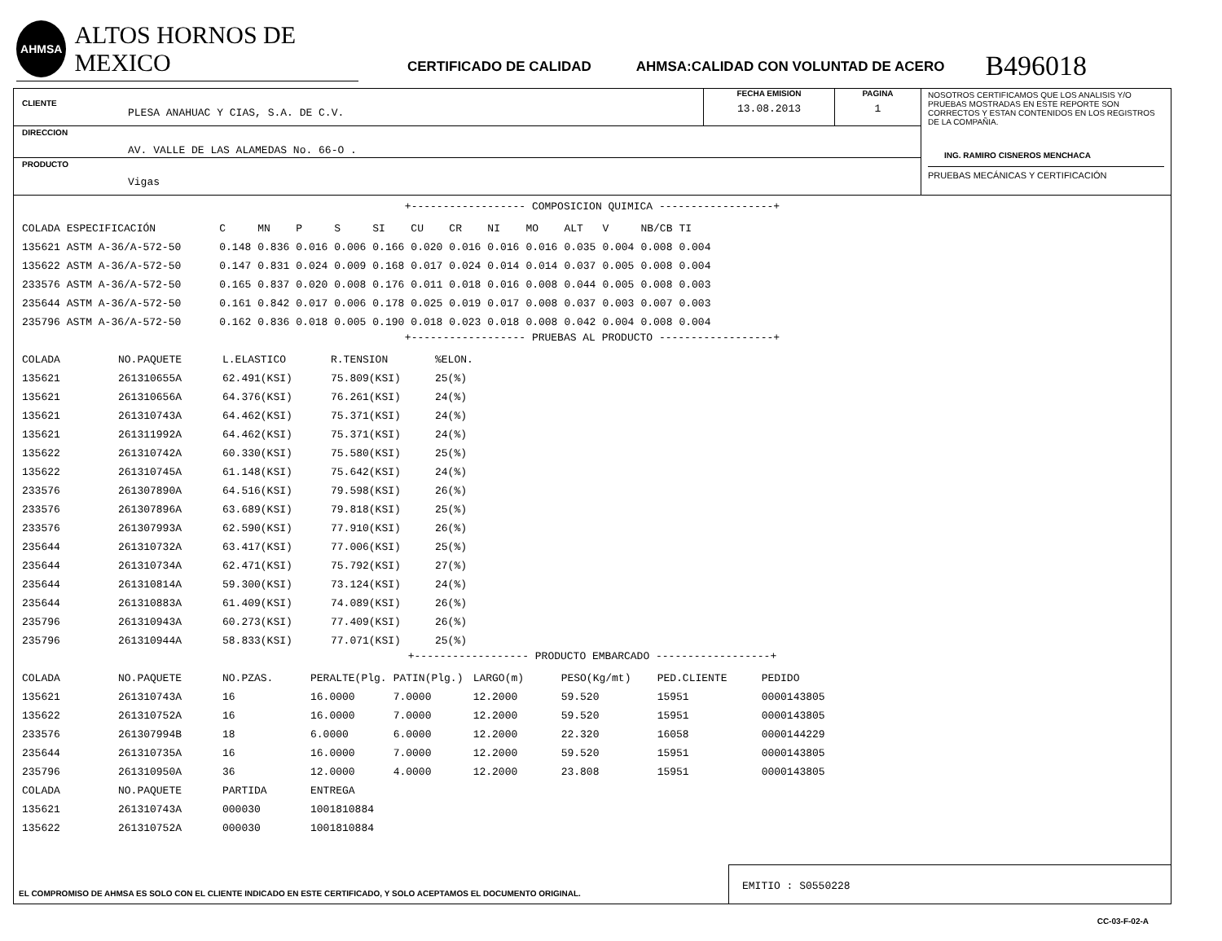AHMSA
ALTOS HORNOS DE MEXICO
CERTIFICADO DE CALIDAD AHMSA:CALIDAD CON VOLUNTAD DE ACERO B496018
CLIENTE
PLESA ANAHUAC Y CIAS, S.A. DE C.V.
FECHA EMISION
13.08.2013
PAGINA
1
DIRECCION
AV. VALLE DE LAS ALAMEDAS No. 66-O .
PRODUCTO
Vigas
NOSOTROS CERTIFICAMOS QUE LOS ANALISIS Y/O PRUEBAS MOSTRADAS EN ESTE REPORTE SON CORRECTOS Y ESTAN CONTENIDOS EN LOS REGISTROS DE LA COMPAÑIA.
ING. RAMIRO CISNEROS MENCHACA
PRUEBAS MECÁNICAS Y CERTIFICACIÓN
+------------------ COMPOSICION QUIMICA ------------------+
| COLADA | ESPECIFICACIÓN | C | MN | P | S | SI | CU | CR | NI | MO | ALT | V | NB/CB | TI |
| --- | --- | --- | --- | --- | --- | --- | --- | --- | --- | --- | --- | --- | --- | --- |
| 135621 | ASTM A-36/A-572-50 | 0.148 | 0.836 | 0.016 | 0.006 | 0.166 | 0.020 | 0.016 | 0.016 | 0.016 | 0.035 | 0.004 | 0.008 | 0.004 |
| 135622 | ASTM A-36/A-572-50 | 0.147 | 0.831 | 0.024 | 0.009 | 0.168 | 0.017 | 0.024 | 0.014 | 0.014 | 0.037 | 0.005 | 0.008 | 0.004 |
| 233576 | ASTM A-36/A-572-50 | 0.165 | 0.837 | 0.020 | 0.008 | 0.176 | 0.011 | 0.018 | 0.016 | 0.008 | 0.044 | 0.005 | 0.008 | 0.003 |
| 235644 | ASTM A-36/A-572-50 | 0.161 | 0.842 | 0.017 | 0.006 | 0.178 | 0.025 | 0.019 | 0.017 | 0.008 | 0.037 | 0.003 | 0.007 | 0.003 |
| 235796 | ASTM A-36/A-572-50 | 0.162 | 0.836 | 0.018 | 0.005 | 0.190 | 0.018 | 0.023 | 0.018 | 0.008 | 0.042 | 0.004 | 0.008 | 0.004 |
+------------------ PRUEBAS AL PRODUCTO ------------------+
| COLADA | NO.PAQUETE | L.ELASTICO | R.TENSION | %ELON. |
| --- | --- | --- | --- | --- |
| 135621 | 261310655A | 62.491(KSI) | 75.809(KSI) | 25(%) |
| 135621 | 261310656A | 64.376(KSI) | 76.261(KSI) | 24(%) |
| 135621 | 261310743A | 64.462(KSI) | 75.371(KSI) | 24(%) |
| 135621 | 261311992A | 64.462(KSI) | 75.371(KSI) | 24(%) |
| 135622 | 261310742A | 60.330(KSI) | 75.580(KSI) | 25(%) |
| 135622 | 261310745A | 61.148(KSI) | 75.642(KSI) | 24(%) |
| 233576 | 261307890A | 64.516(KSI) | 79.598(KSI) | 26(%) |
| 233576 | 261307896A | 63.689(KSI) | 79.818(KSI) | 25(%) |
| 233576 | 261307993A | 62.590(KSI) | 77.910(KSI) | 26(%) |
| 235644 | 261310732A | 63.417(KSI) | 77.006(KSI) | 25(%) |
| 235644 | 261310734A | 62.471(KSI) | 75.792(KSI) | 27(%) |
| 235644 | 261310814A | 59.300(KSI) | 73.124(KSI) | 24(%) |
| 235644 | 261310883A | 61.409(KSI) | 74.089(KSI) | 26(%) |
| 235796 | 261310943A | 60.273(KSI) | 77.409(KSI) | 26(%) |
| 235796 | 261310944A | 58.833(KSI) | 77.071(KSI) | 25(%) |
+------------------ PRODUCTO EMBARCADO ------------------+
| COLADA | NO.PAQUETE | NO.PZAS. | PERALTE(Plg. | PATIN(Plg.) | LARGO(m) | PESO(Kg/mt) | PED.CLIENTE | PEDIDO |
| --- | --- | --- | --- | --- | --- | --- | --- | --- |
| 135621 | 261310743A | 16 | 16.0000 | 7.0000 | 12.2000 | 59.520 | 15951 | 0000143805 |
| 135622 | 261310752A | 16 | 16.0000 | 7.0000 | 12.2000 | 59.520 | 15951 | 0000143805 |
| 233576 | 261307994B | 18 | 6.0000 | 6.0000 | 12.2000 | 22.320 | 16058 | 0000144229 |
| 235644 | 261310735A | 16 | 16.0000 | 7.0000 | 12.2000 | 59.520 | 15951 | 0000143805 |
| 235796 | 261310950A | 36 | 12.0000 | 4.0000 | 12.2000 | 23.808 | 15951 | 0000143805 |
| COLADA | NO.PAQUETE | PARTIDA | ENTREGA | | | | | |
| 135621 | 261310743A | 000030 | 1001810884 | | | | | |
| 135622 | 261310752A | 000030 | 1001810884 | | | | | |
EL COMPROMISO DE AHMSA ES SOLO CON EL CLIENTE INDICADO EN ESTE CERTIFICADO, Y SOLO ACEPTAMOS EL DOCUMENTO ORIGINAL.
EMITIO : S0550228
CC-03-F-02-A